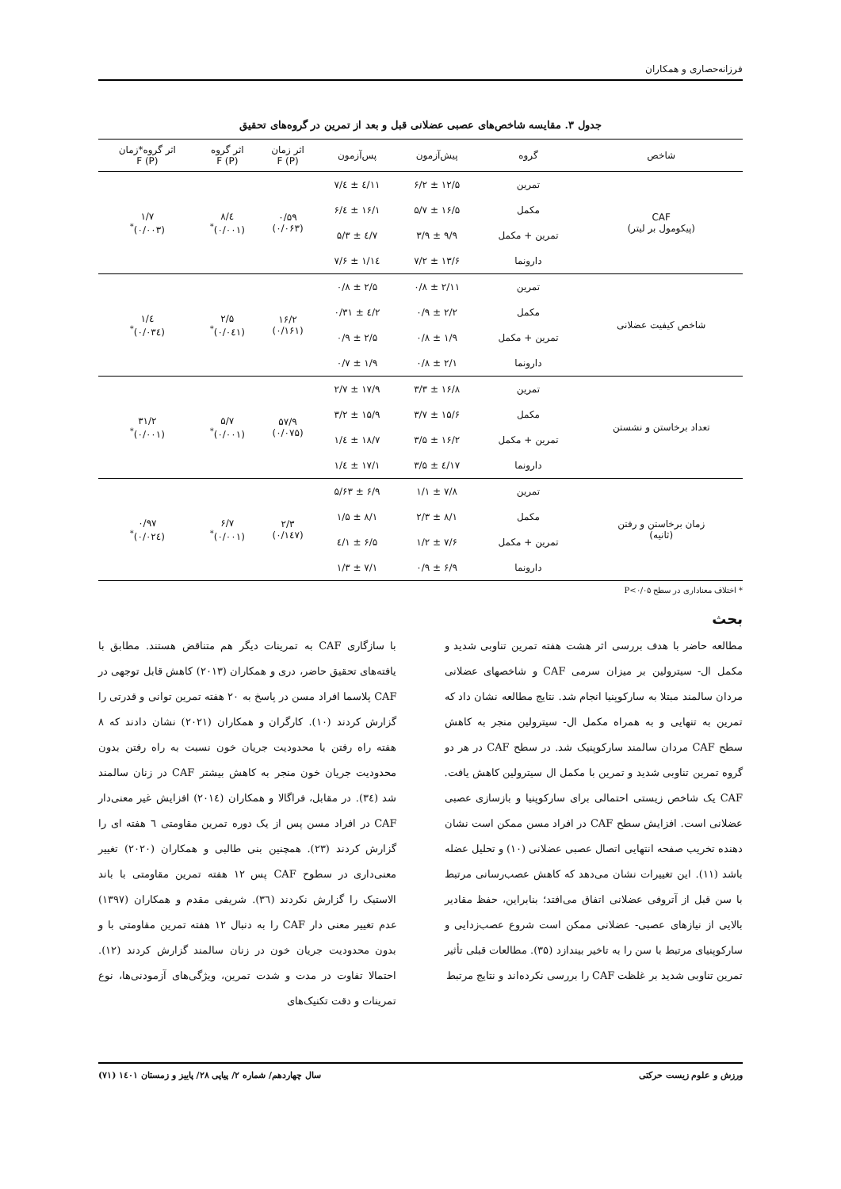فرزانه‌حصاری و همکاران
جدول ۳. مقایسه شاخص‌های عصبی عضلانی قبل و بعد از تمرین در گروه‌های تحقیق
| شاخص | گروه | پیش‌آزمون | پس‌آزمون | اثر زمان F (P) | اثر گروه F (P) | اثر گروه*زمان F (P) |
| --- | --- | --- | --- | --- | --- | --- |
| CAF (پیکومول بر لیتر) | تمرین | ۱۲/۵ ± ۶/۲ | ۱۱/٤ ± ٤/۷ | ۰/۵۹ (۰/۰۶۳) | ٤/۸ (۰/۰۰۱)<sup>*</sup> | ۱/۷ (۰/۰۰۳)<sup>*</sup> |
| | مکمل | ۱۶/۵ ± ۵/۷ | ۱۶/۱ ± ٤/۶ | | | |
| | تمرین + مکمل | ۹/۹ ± ۳/۹ | ۷/٤ ± ۵/۳ | | | |
| | دارونما | ۱۳/۶ ± ۷/۲ | ۱٤/۱ ± ۷/۶ | | | |
| شاخص کیفیت عضلانی | تمرین | ۲/۱۱ ± ۰/۸ | ۲/۵ ± ۰/۸ | ۱۶/۲ (۰/۱۶۱) | ۲/۵ (۰/۰٤۱)<sup>*</sup> | ٤/۱ (۰/۰۳٤)<sup>*</sup> |
| | مکمل | ۲/۲ ± ۰/۹ | ۲/٤ ± ۰/۳۱ | | | |
| | تمرین + مکمل | ۱/۹ ± ۰/۸ | ۲/۵ ± ۰/۹ | | | |
| | دارونما | ۲/۱ ± ۰/۸ | ۱/۹ ± ۰/۷ | | | |
| تعداد برخاستن و نشستن | تمرین | ۱۶/۸ ± ۳/۳ | ۱۷/۹ ± ۲/۷ | ۵۷/۹ (۰/۰۷۵) | ۵/۷ (۰/۰۰۱)<sup>*</sup> | ۳۱/۲ (۰/۰۰۱)<sup>*</sup> |
| | مکمل | ۱۵/۶ ± ۳/۷ | ۱۵/۹ ± ۳/۲ | | | |
| | تمرین + مکمل | ۱۶/۲ ± ۳/۵ | ۱۸/۷ ± ٤/۱ | | | |
| | دارونما | ۱۷/٤ ± ۳/۵ | ۱۷/۱ ± ٤/۱ | | | |
| زمان برخاستن و رفتن (ثانیه) | تمرین | ۷/۸ ± ۱/۱ | ۶/۹ ± ۵/۶۳ | ۲/۳ (۰/۱٤۷) | ۶/۷ (۰/۰۰۱)<sup>*</sup> | ۰/۹۷ (۰/۰۲٤)<sup>*</sup> |
| | مکمل | ۸/۱ ± ۲/۳ | ۸/۱ ± ۱/۵ | | | |
| | تمرین + مکمل | ۷/۶ ± ۱/۲ | ۶/۵ ± ۱/٤ | | | |
| | دارونما | ۶/۹ ± ۰/۹ | ۷/۱ ± ۱/۳ | | | |
* اختلاف معناداری در سطح P<۰/۰۵
بحث
مطالعه حاضر با هدف بررسی اثر هشت هفته تمرین تناوبی شدید و مکمل ال- سیترولین بر میزان سرمی CAF و شاخصهای عضلانی مردان سالمند مبتلا به سارکوپنیا انجام شد. نتایج مطالعه نشان داد که تمرین به تنهایی و به همراه مکمل ال- سیترولین منجر به کاهش سطح CAF مردان سالمند سارکوپنیک شد. در سطح CAF در هر دو گروه تمرین تناوبی شدید و تمرین با مکمل ال سیترولین کاهش یافت. CAF یک شاخص زیستی احتمالی برای سارکوپنیا و بازسازی عصبی عضلانی است. افزایش سطح CAF در افراد مسن ممکن است نشان دهنده تخریب صفحه انتهایی اتصال عصبی عضلانی (۱۰) و تحلیل عضله باشد (۱۱). این تغییرات نشان می‌دهد که کاهش عصب‌رسانی مرتبط با سن قبل از آتروفی عضلانی اتفاق می‌افتد؛ بنابراین، حفظ مقادیر بالایی از نیازهای عصبی- عضلانی ممکن است شروع عصب‌زدایی و سارکوپنیای مرتبط با سن را به تاخیر بیندازد (۳۵). مطالعات قبلی تأثیر تمرین تناوبی شدید بر غلظت CAF را بررسی نکرده‌اند و نتایج مرتبط
با سازگاری CAF به تمرینات دیگر هم متناقض هستند. مطابق با یافته‌های تحقیق حاضر، دری و همکاران (۲۰۱۳) کاهش قابل توجهی در CAF پلاسما افراد مسن در پاسخ به ۲۰ هفته تمرین توانی و قدرتی را گزارش کردند (۱۰). کارگران و همکاران (۲۰۲۱) نشان دادند که ۸ هفته راه رفتن با محدودیت جریان خون نسبت به راه رفتن بدون محدودیت جریان خون منجر به کاهش بیشتر CAF در زنان سالمند شد (۳٤). در مقابل، فراگالا و همکاران (۲۰۱٤) افزایش غیر معنی‌دار CAF در افراد مسن پس از یک دوره تمرین مقاومتی ٦ هفته ای را گزارش کردند (۲۳). همچنین بنی طالبی و همکاران (۲۰۲۰) تغییر معنی‌داری در سطوح CAF پس ۱۲ هفته تمرین مقاومتی با باند الاستیک را گزارش نکردند (۳٦). شریفی مقدم و همکاران (۱۳۹۷) عدم تغییر معنی دار CAF را به دنبال ۱۲ هفته تمرین مقاومتی با و بدون محدودیت جریان خون در زنان سالمند گزارش کردند (۱۲). احتمالا تفاوت در مدت و شدت تمرین، ویژگی‌های آزمودنی‌ها، نوع تمرینات و دقت تکنیک‌های
ورزش و علوم زیست حرکتی سال چهاردهم/ شماره ۲/ پیاپی ۲۸/ پاییز و زمستان ۱٤۰۱ (۷۱)